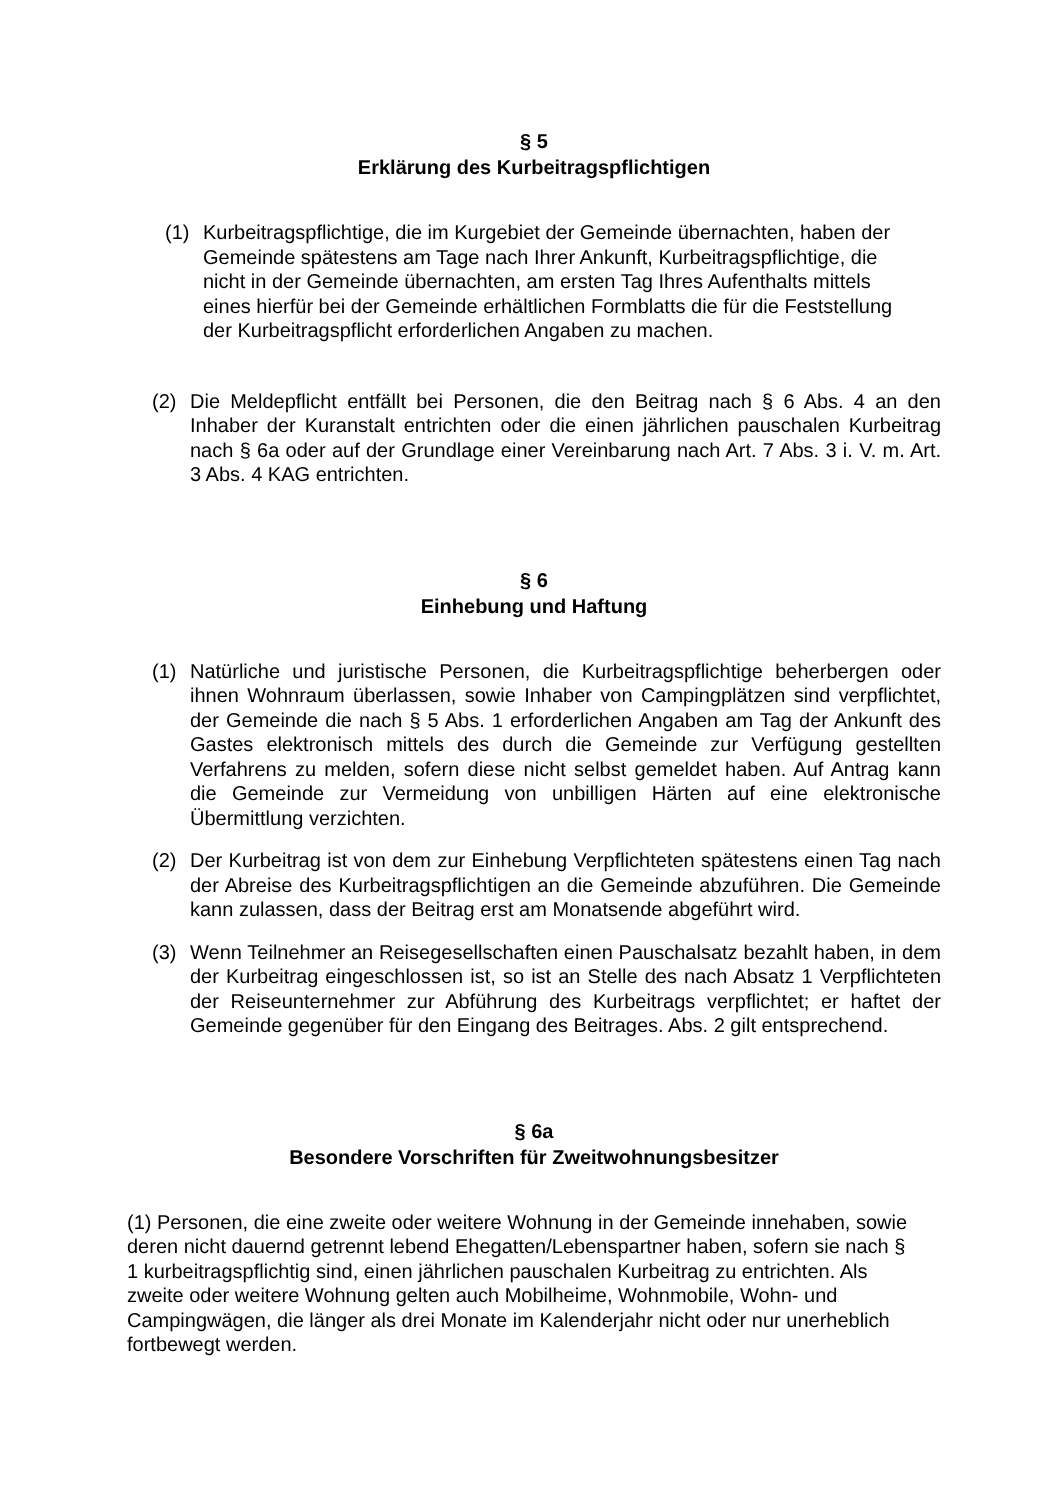§ 5
Erklärung des Kurbeitragspflichtigen
(1) Kurbeitragspflichtige, die im Kurgebiet der Gemeinde übernachten, haben der Gemeinde spätestens am Tage nach Ihrer Ankunft, Kurbeitragspflichtige, die nicht in der Gemeinde übernachten, am ersten Tag Ihres Aufenthalts mittels eines hierfür bei der Gemeinde erhältlichen Formblatts die für die Feststellung der Kurbeitragspflicht erforderlichen Angaben zu machen.
(2) Die Meldepflicht entfällt bei Personen, die den Beitrag nach § 6 Abs. 4 an den Inhaber der Kuranstalt entrichten oder die einen jährlichen pauschalen Kurbeitrag nach § 6a oder auf der Grundlage einer Vereinbarung nach Art. 7 Abs. 3 i. V. m. Art. 3 Abs. 4 KAG entrichten.
§ 6
Einhebung und Haftung
(1) Natürliche und juristische Personen, die Kurbeitragspflichtige beherbergen oder ihnen Wohnraum überlassen, sowie Inhaber von Campingplätzen sind verpflichtet, der Gemeinde die nach § 5 Abs. 1 erforderlichen Angaben am Tag der Ankunft des Gastes elektronisch mittels des durch die Gemeinde zur Verfügung gestellten Verfahrens zu melden, sofern diese nicht selbst gemeldet haben. Auf Antrag kann die Gemeinde zur Vermeidung von unbilligen Härten auf eine elektronische Übermittlung verzichten.
(2) Der Kurbeitrag ist von dem zur Einhebung Verpflichteten spätestens einen Tag nach der Abreise des Kurbeitragspflichtigen an die Gemeinde abzuführen. Die Gemeinde kann zulassen, dass der Beitrag erst am Monatsende abgeführt wird.
(3) Wenn Teilnehmer an Reisegesellschaften einen Pauschalsatz bezahlt haben, in dem der Kurbeitrag eingeschlossen ist, so ist an Stelle des nach Absatz 1 Verpflichteten der Reiseunternehmer zur Abführung des Kurbeitrags verpflichtet; er haftet der Gemeinde gegenüber für den Eingang des Beitrages. Abs. 2 gilt entsprechend.
§ 6a
Besondere Vorschriften für Zweitwohnungsbesitzer
(1) Personen, die eine zweite oder weitere Wohnung in der Gemeinde innehaben, sowie deren nicht dauernd getrennt lebend Ehegatten/Lebenspartner haben, sofern sie nach § 1 kurbeitragspflichtig sind, einen jährlichen pauschalen Kurbeitrag zu entrichten. Als zweite oder weitere Wohnung gelten auch Mobilheime, Wohnmobile, Wohn- und Campingwägen, die länger als drei Monate im Kalenderjahr nicht oder nur unerheblich fortbewegt werden.